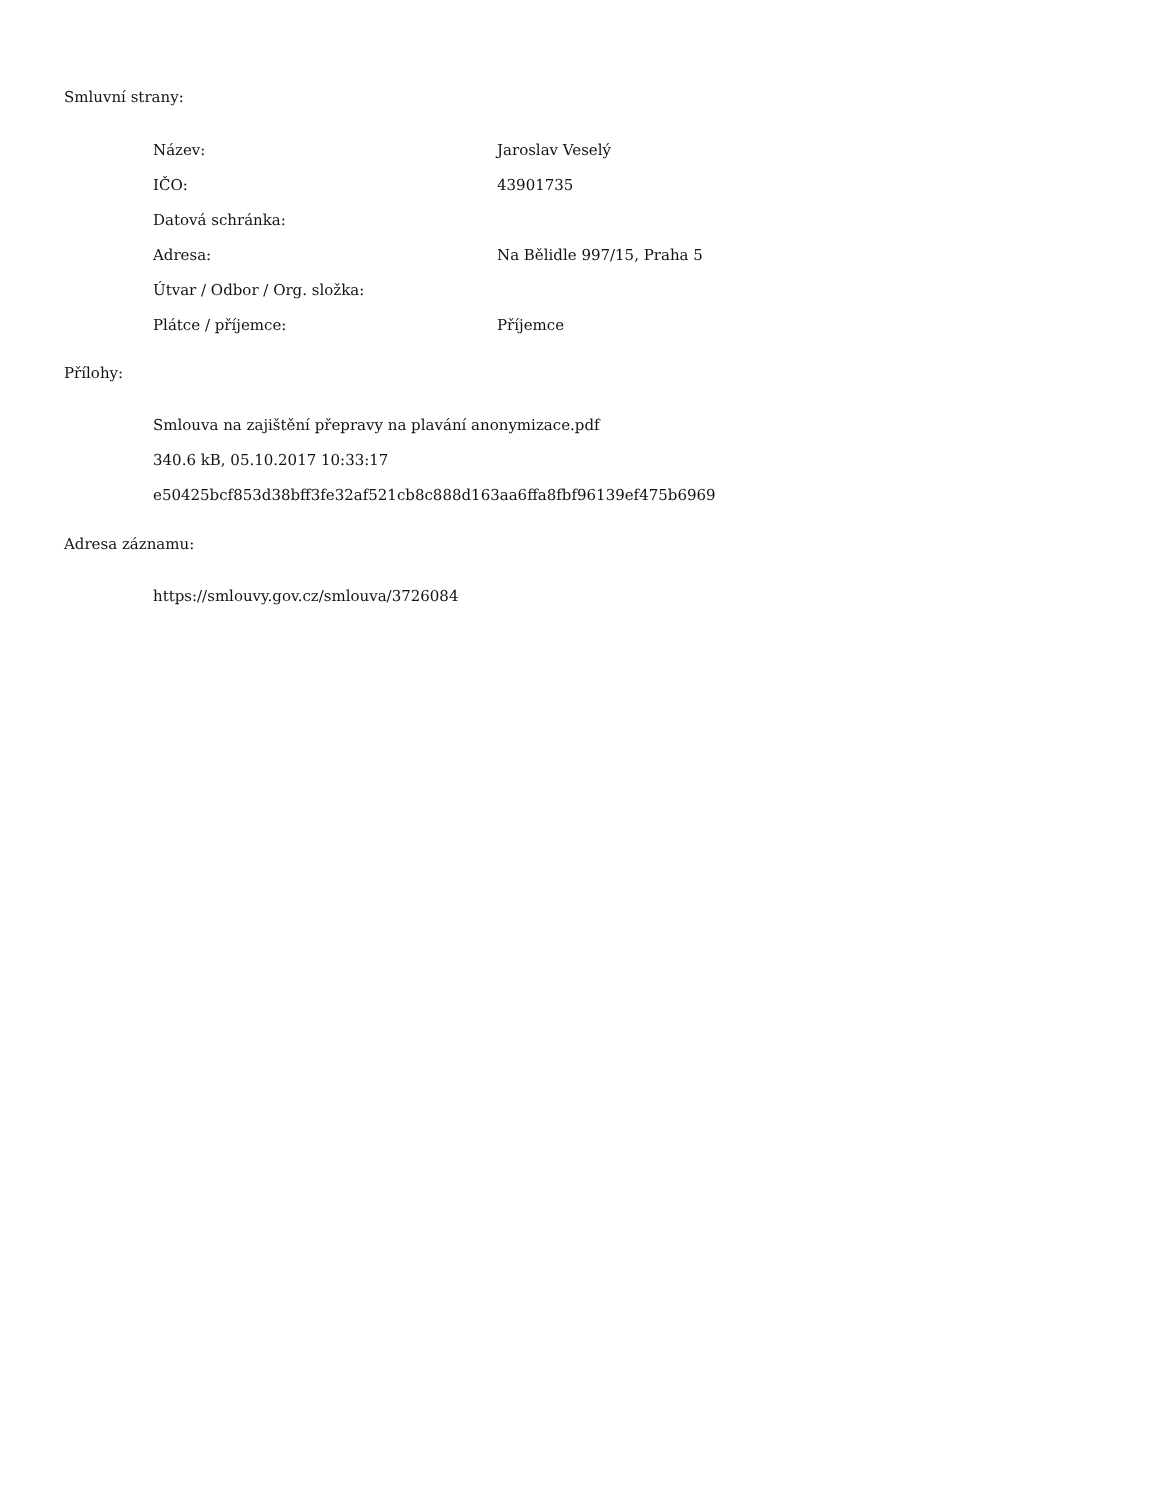Smluvní strany:
| Název: | Jaroslav Veselý |
| IČO: | 43901735 |
| Datová schránka: | |
| Adresa: | Na Bělidle 997/15, Praha 5 |
| Útvar / Odbor / Org. složka: | |
| Plátce / příjemce: | Příjemce |
Přílohy:
Smlouva na zajištění přepravy na plavání anonymizace.pdf
340.6 kB, 05.10.2017 10:33:17
e50425bcf853d38bff3fe32af521cb8c888d163aa6ffa8fbf96139ef475b6969
Adresa záznamu:
https://smlouvy.gov.cz/smlouva/3726084